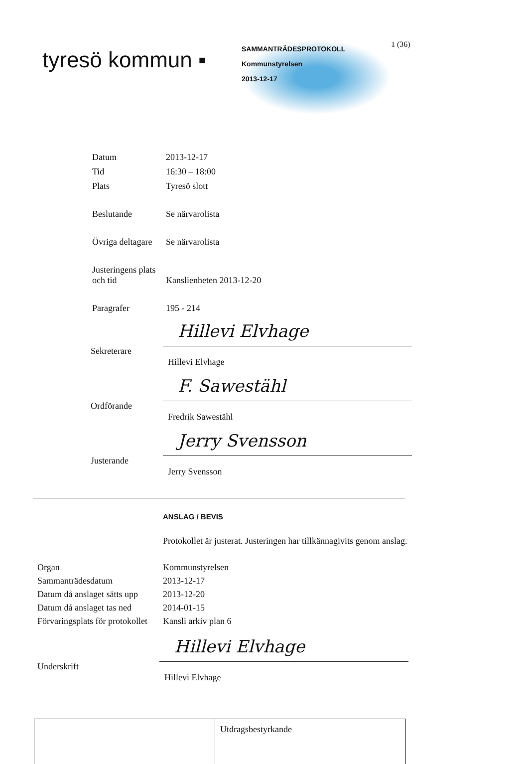tyresö kommun ▪
SAMMANTRÄDESPROTOKOLL
Kommunstyrelsen
2013-12-17
1 (36)
Datum 2013-12-17
Tid 16:30 – 18:00
Plats Tyresö slott
Beslutande Se närvarolista
Övriga deltagare
Se närvarolista
Justeringens plats
och tid
Kanslienheten 2013-12-20
Paragrafer 195 - 214
Sekreterare
Hillevi Elvhage
Hillevi Elvhage
Ordförande
F. Sawestähl
Fredrik Sawestähl
Justerande
Jerry Svensson
Jerry Svensson
ANSLAG / BEVIS
Protokollet är justerat. Justeringen har tillkännagivits genom anslag.
Organ Kommunstyrelsen
Sammanträdesdatum 2013-12-17
Datum då anslaget sätts upp
2013-12-20
Datum då anslaget tas ned
2014-01-15
Förvaringsplats för protokollet
Kansli arkiv plan 6
Underskrift
Hillevi Elvhage
Hillevi Elvhage
Utdragsbestyrkande